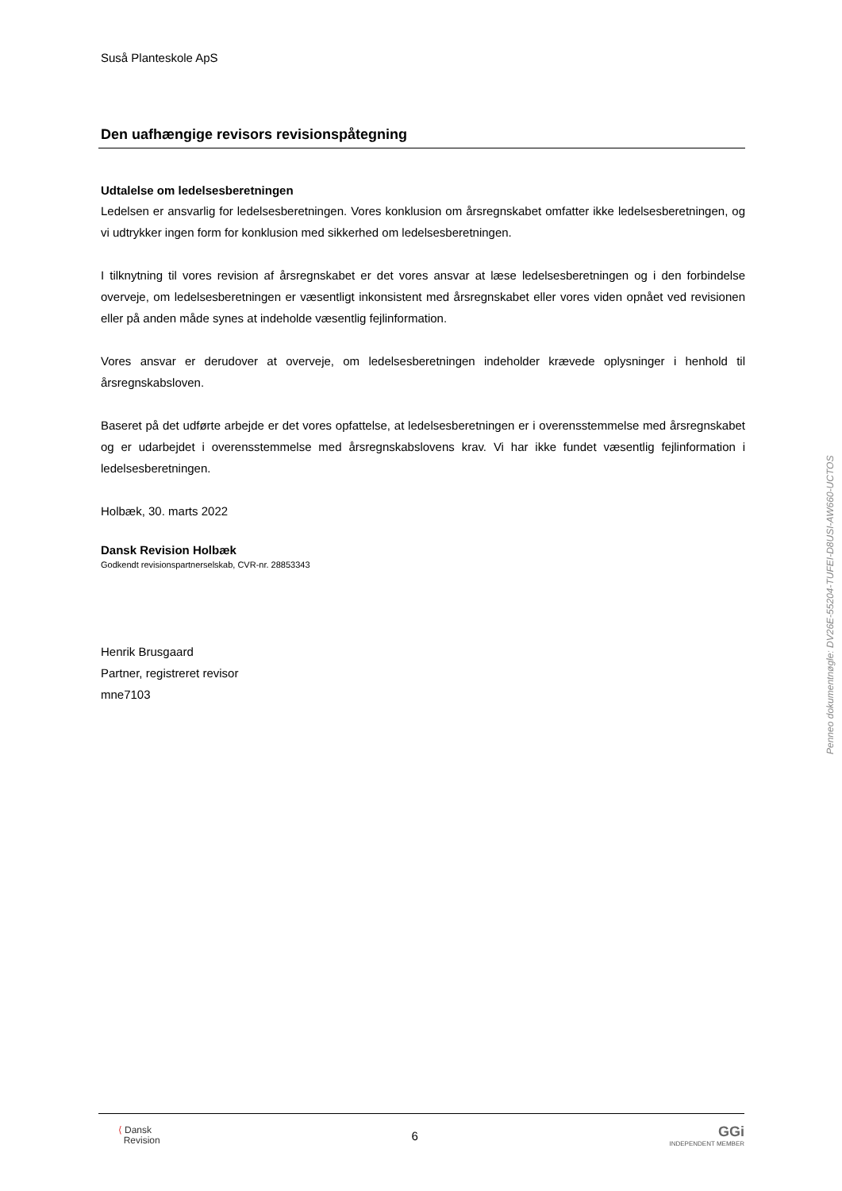Suså Planteskole ApS
Den uafhængige revisors revisionspåtegning
Udtalelse om ledelsesberetningen
Ledelsen er ansvarlig for ledelsesberetningen. Vores konklusion om årsregnskabet omfatter ikke ledelsesberetningen, og vi udtrykker ingen form for konklusion med sikkerhed om ledelsesberetningen.
I tilknytning til vores revision af årsregnskabet er det vores ansvar at læse ledelsesberetningen og i den forbindelse overveje, om ledelsesberetningen er væsentligt inkonsistent med årsregnskabet eller vores viden opnået ved revisionen eller på anden måde synes at indeholde væsentlig fejlinformation.
Vores ansvar er derudover at overveje, om ledelsesberetningen indeholder krævede oplysninger i henhold til årsregnskabsloven.
Baseret på det udførte arbejde er det vores opfattelse, at ledelsesberetningen er i overensstemmelse med årsregnskabet og er udarbejdet i overensstemmelse med årsregnskabslovens krav. Vi har ikke fundet væsentlig fejlinformation i ledelsesberetningen.
Holbæk, 30. marts 2022
Dansk Revision Holbæk
Godkendt revisionspartnerselskab, CVR-nr. 28853343
Henrik Brusgaard
Partner, registreret revisor
mne7103
Penneo dokumentnøgle: DV26E-55204-TUFEI-D8USI-AW660-UCTOS
⟨ Dansk
Revision
6
GGi
INDEPENDENT MEMBER